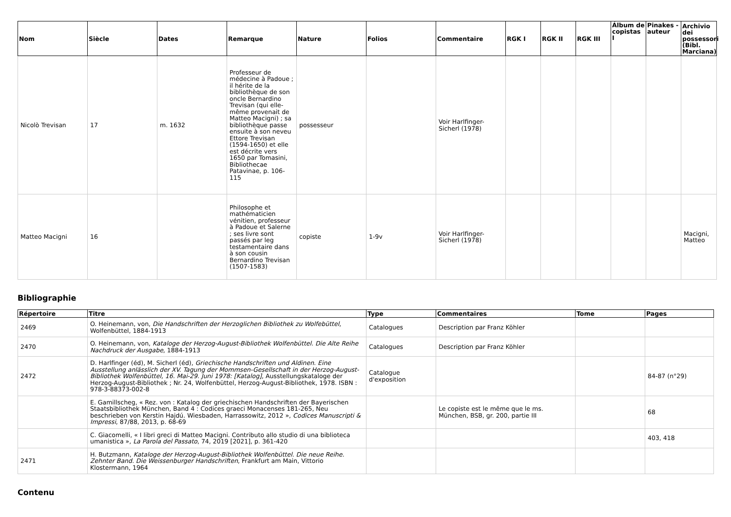| Nom | Siècle | Dates | Remarque | Nature | Folios | Commentaire | RGK I | RGK II | RGK III | Álbum de copistas I | Pinakes - auteur | Archivio dei possessori (Bibl. Marciana) |
| --- | --- | --- | --- | --- | --- | --- | --- | --- | --- | --- | --- | --- |
| Nicolò Trevisan | 17 | m. 1632 | Professeur de médecine à Padoue ; il hérite de la bibliothèque de son oncle Bernardino Trevisan (qui elle-même provenait de Matteo Macigni) ; sa bibliothèque passe ensuite à son neveu Ettore Trevisan (1594-1650) et elle est décrite vers 1650 par Tomasini, Bibliothecae Patavinae, p. 106-115 | possesseur | | Voir Harlfinger-Sicherl (1978) | | | | | | |
| Matteo Macigni | 16 | | Philosophe et mathématicien vénitien, professeur à Padoue et Salerne ; ses livre sont passés par leg testamentaire dans à son cousin Bernardino Trevisan (1507-1583) | copiste | 1-9v | Voir Harlfinger-Sicherl (1978) | | | | | | Macigni, Matteo |
Bibliographie
| Répertoire | Titre | Type | Commentaires | Tome | Pages |
| --- | --- | --- | --- | --- | --- |
| 2469 | O. Heinemann, von, Die Handschriften der Herzoglichen Bibliothek zu Wolfebüttel , Wolfenbüttel, 1884-1913 | Catalogues | Description par Franz Köhler | | |
| 2470 | O. Heinemann, von, Kataloge der Herzog-August-Bibliothek Wolfenbüttel. Die Alte Reihe Nachdruck der Ausgabe , 1884-1913 | Catalogues | Description par Franz Köhler | | |
| 2472 | D. Harlfinger (éd), M. Sicherl (éd), Griechische Handschriften und Aldinen. Eine Ausstellung anlässlich der XV. Tagung der Mommsen-Gesellschaft in der Herzog-August-Bibliothek Wolfenbüttel, 16. Mai-29. Juni 1978: [Katalog] , Ausstellungskataloge der Herzog-August-Bibliothek ; Nr. 24, Wolfenbüttel, Herzog-August-Bibliothek, 1978. ISBN : 978-3-88373-002-8 | Catalogue d'exposition | | | 84-87 (n°29) |
| | E. Gamillscheg, « Rez. von : Katalog der griechischen Handschriften der Bayerischen Staatsbibliothek München, Band 4 : Codices graeci Monacenses 181-265, Neu beschrieben von Kerstin Hajdú. Wiesbaden, Harrassowitz, 2012 », Codices Manuscripti & Impressi , 87/88, 2013, p. 68-69 | | Le copiste est le même que le ms. München, BSB, gr. 200, partie III | | 68 |
| | C. Giacomelli, « I libri greci di Matteo Macigni. Contributo allo studio di una biblioteca umanistica », La Parola del Passato , 74, 2019 [2021], p. 361-420 | | | | 403, 418 |
| 2471 | H. Butzmann, Kataloge der Herzog-August-Bibliothek Wolfenbüttel. Die neue Reihe. Zehnter Band. Die Weissenburger Handschriften , Frankfurt am Main, Vittorio Klostermann, 1964 | | | | |
Contenu